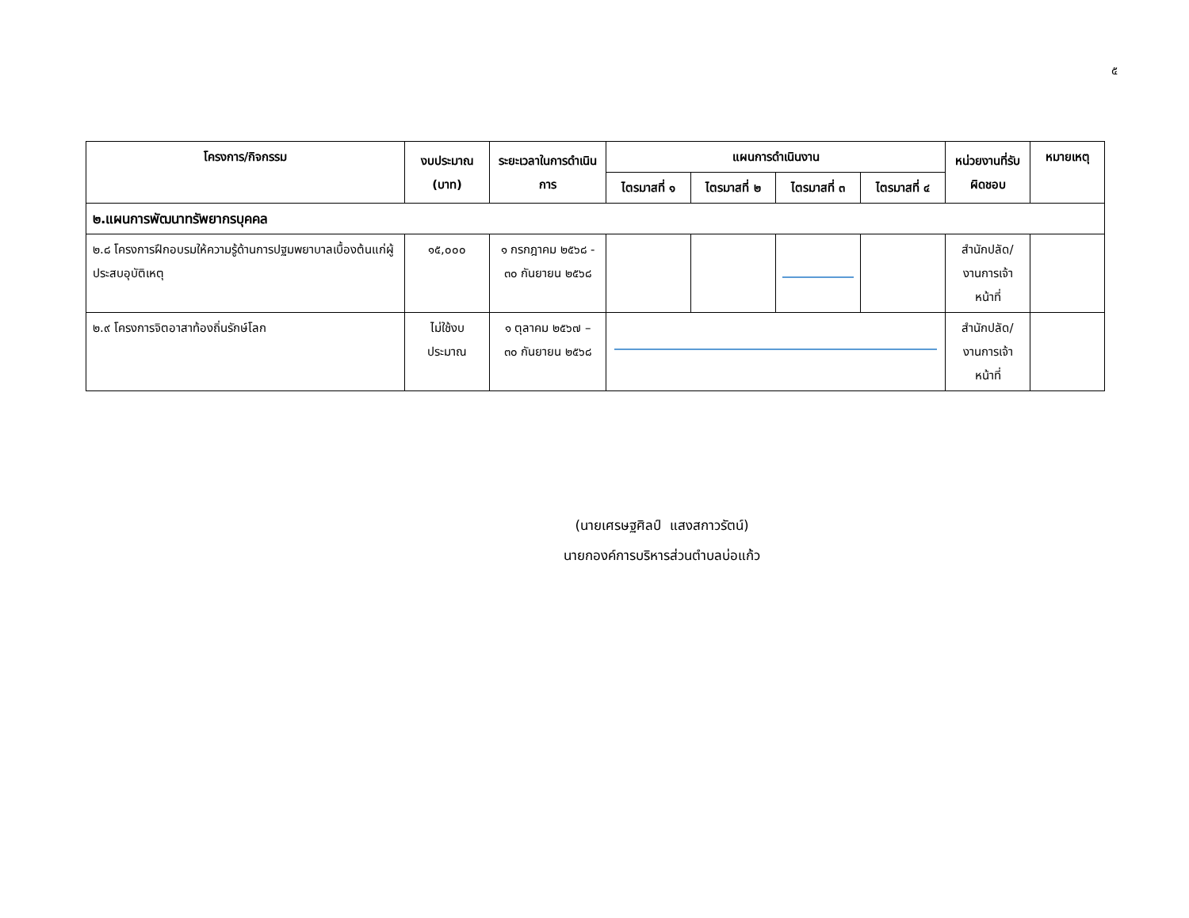๕
| โครงการ/กิจกรรม | งบประมาณ (บาท) | ระยะเวลาในการดำเนินการ | แผนการดำเนินงาน | | | | หน่วยงานที่รับผิดชอบ | หมายเหตุ |
| --- | --- | --- | --- | --- | --- | --- | --- | --- |
| | | | ไตรมาสที่ ๑ | ไตรมาสที่ ๒ | ไตรมาสที่ ๓ | ไตรมาสที่ ๔ | | |
| ๒.แผนการพัฒนาทรัพยากรบุคคล | | | | | | | | |
| ๒.๘ โครงการฝึกอบรมให้ความรู้ด้านการปฐมพยาบาลเบื้องต้นแก่ผู้ประสบอุบัติเหตุ | ๑๕,๐๐๐ | ๑ กรกฎาคม ๒๕๖๘ - ๓๐ กันยายน ๒๕๖๘ | | | | | สำนักปลัด/ งานการเจ้าหน้าที่ | |
| ๒.๙ โครงการจิตอาสาท้องถิ่นรักษ์โลก | ไม่ใช้งบประมาณ | ๑ ตุลาคม ๒๕๖๗ – ๓๐ กันยายน ๒๕๖๘ | | | | | สำนักปลัด/ งานการเจ้าหน้าที่ | |
(นายเศรษฐศิลป์ แสงสกาวรัตน์)
นายกองค์การบริหารส่วนตำบลบ่อแก้ว